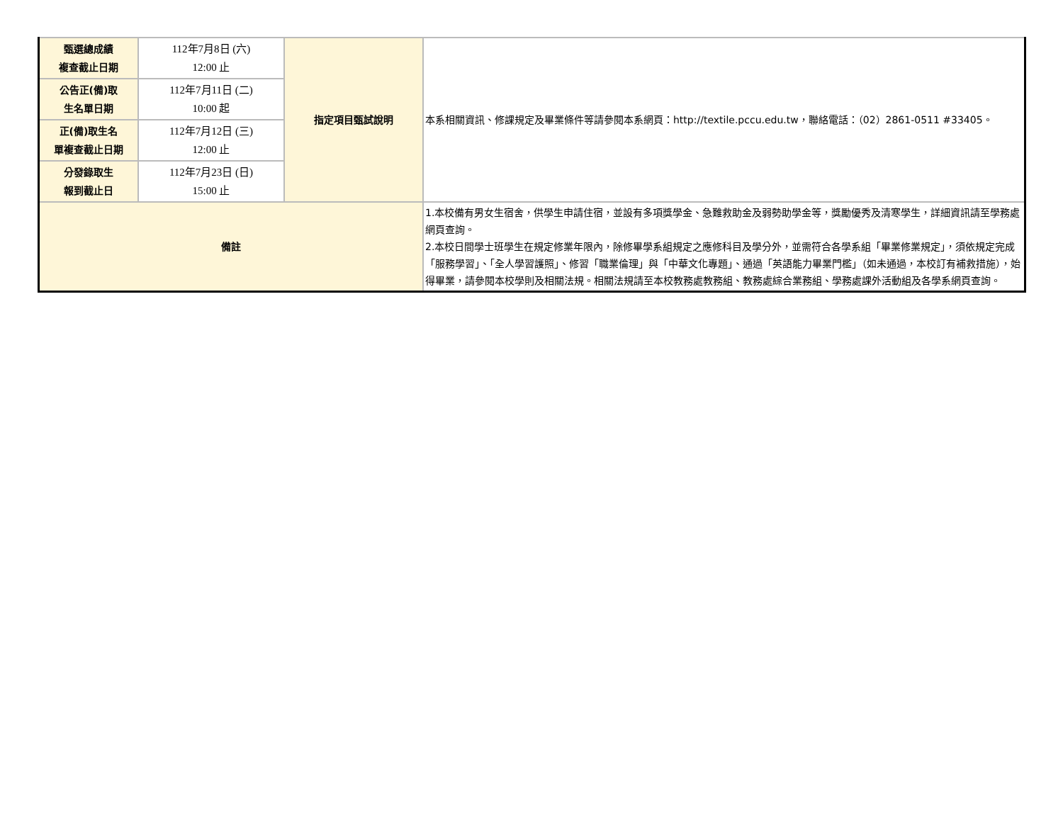| 甄選總成績 複查截止日期 | 112年7月8日 (六) 12:00 止 | 指定項目甄試說明 | 本系相關資訊、修課規定及畢業條件等請參閱本系網頁：http://textile.pccu.edu.tw，聯絡電話：（02）2861-0511 #33405。 |
| 公告正(備)取 生名單日期 | 112年7月11日 (二) 10:00 起 | | |
| 正(備)取生名 單複查截止日期 | 112年7月12日 (三) 12:00 止 | | |
| 分發錄取生 報到截止日 | 112年7月23日 (日) 15:00 止 | | |
| 備註 | | | 1.本校備有男女生宿舍，供學生申請住宿，並設有多項獎學金、急難救助金及弱勢助學金等，獎勵優秀及清寒學生，詳細資訊請至學務處網頁查詢。 2.本校日間學士班學生在規定修業年限內，除修畢學系組規定之應修科目及學分外，並需符合各學系組「畢業修業規定」，須依規定完成「服務學習」、「全人學習護照」、修習「職業倫理」與「中華文化專題」、通過「英語能力畢業門檻」（如未通過，本校訂有補救措施），始得畢業，請參閱本校學則及相關法規。相關法規請至本校教務處教務組、教務處綜合業務組、學務處課外活動組及各學系網頁查詢。 |